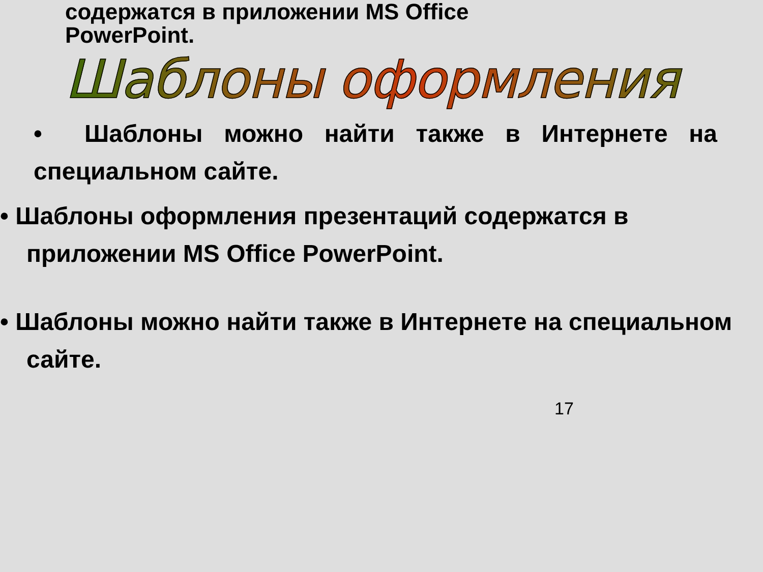содержатся в приложении MS Office
PowerPoint.
Шаблоны оформления
• Шаблоны можно найти также в Интернете на специальном сайте.
• Шаблоны оформления презентаций содержатся в приложении MS Office PowerPoint.
• Шаблоны можно найти также в Интернете на специальном сайте.
17